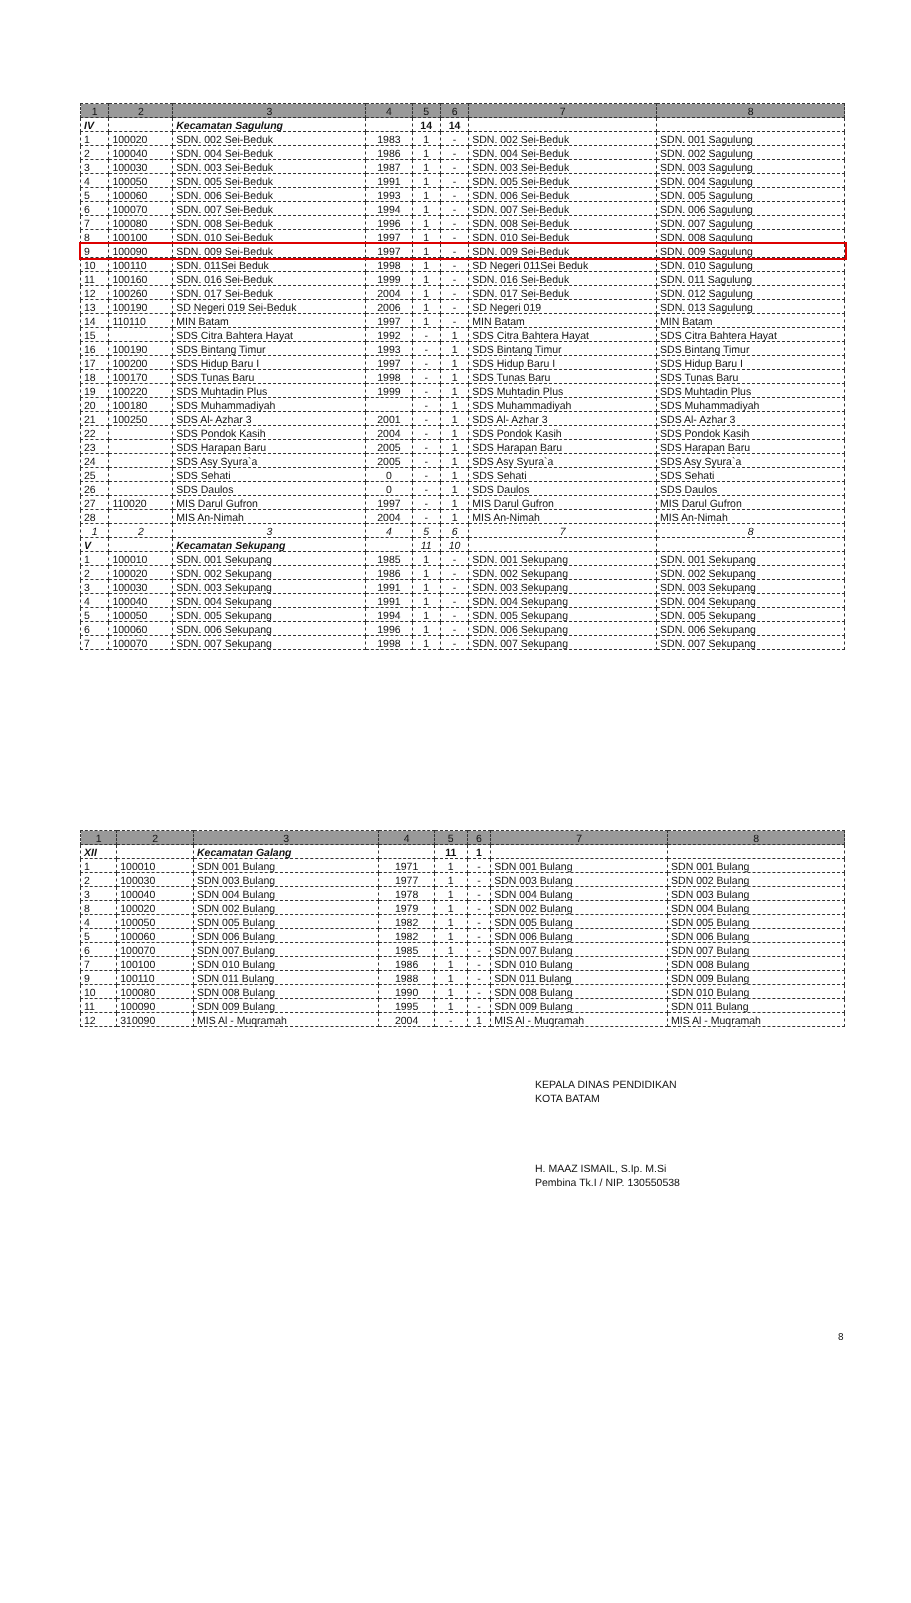| 1 | 2 | 3 | 4 | 5 | 6 | 7 | 8 |
| --- | --- | --- | --- | --- | --- | --- | --- |
| IV | | Kecamatan Sagulung | | 14 | 14 | | |
| 1 | 100020 | SDN. 002 Sei-Beduk | 1983 | 1 | - | SDN. 002 Sei-Beduk | SDN. 001 Sagulung |
| 2 | 100040 | SDN. 004 Sei-Beduk | 1986 | 1 | - | SDN. 004 Sei-Beduk | SDN. 002 Sagulung |
| 3 | 100030 | SDN. 003 Sei-Beduk | 1987 | 1 | - | SDN. 003 Sei-Beduk | SDN. 003 Sagulung |
| 4 | 100050 | SDN. 005 Sei-Beduk | 1991 | 1 | - | SDN. 005 Sei-Beduk | SDN. 004 Sagulung |
| 5 | 100060 | SDN. 006 Sei-Beduk | 1993 | 1 | - | SDN. 006 Sei-Beduk | SDN. 005 Sagulung |
| 6 | 100070 | SDN. 007 Sei-Beduk | 1994 | 1 | - | SDN. 007 Sei-Beduk | SDN. 006 Sagulung |
| 7 | 100080 | SDN. 008 Sei-Beduk | 1996 | 1 | - | SDN. 008 Sei-Beduk | SDN. 007 Sagulung |
| 8 | 100100 | SDN. 010 Sei-Beduk | 1997 | 1 | - | SDN. 010 Sei-Beduk | SDN. 008 Sagulung |
| 9 | 100090 | SDN. 009 Sei-Beduk | 1997 | 1 | - | SDN. 009 Sei-Beduk | SDN. 009 Sagulung |
| 10 | 100110 | SDN. 011Sei Beduk | 1998 | 1 | - | SD Negeri 011Sei Beduk | SDN. 010 Sagulung |
| 11 | 100160 | SDN. 016 Sei-Beduk | 1999 | 1 | - | SDN. 016 Sei-Beduk | SDN. 011 Sagulung |
| 12 | 100260 | SDN. 017 Sei-Beduk | 2004 | 1 | - | SDN. 017 Sei-Beduk | SDN. 012 Sagulung |
| 13 | 100190 | SD Negeri 019 Sei-Beduk | 2006 | 1 | - | SD Negeri 019 | SDN. 013 Sagulung |
| 14 | 110110 | MIN Batam | 1997 | 1 | - | MIN Batam | MIN Batam |
| 15 | | SDS Citra Bahtera Hayat | 1992 | - | 1 | SDS Citra Bahtera Hayat | SDS Citra Bahtera Hayat |
| 16 | 100190 | SDS Bintang Timur | 1993 | - | 1 | SDS Bintang Timur | SDS Bintang Timur |
| 17 | 100200 | SDS Hidup Baru I | 1997 | - | 1 | SDS Hidup Baru I | SDS Hidup Baru I |
| 18 | 100170 | SDS Tunas Baru | 1998 | - | 1 | SDS Tunas Baru | SDS Tunas Baru |
| 19 | 100220 | SDS Muhtadin Plus | 1999 | - | 1 | SDS Muhtadin Plus | SDS Muhtadin Plus |
| 20 | 100180 | SDS Muhammadiyah | | - | 1 | SDS Muhammadiyah | SDS Muhammadiyah |
| 21 | 100250 | SDS Al- Azhar 3 | 2001 | - | 1 | SDS Al- Azhar 3 | SDS Al- Azhar 3 |
| 22 | | SDS Pondok Kasih | 2004 | - | 1 | SDS Pondok Kasih | SDS Pondok Kasih |
| 23 | | SDS Harapan Baru | 2005 | - | 1 | SDS Harapan Baru | SDS Harapan Baru |
| 24 | | SDS Asy Syura`a | 2005 | - | 1 | SDS Asy Syura`a | SDS Asy Syura`a |
| 25 | | SDS Sehati | 0 | - | 1 | SDS Sehati | SDS Sehati |
| 26 | | SDS Daulos | 0 | - | 1 | SDS Daulos | SDS Daulos |
| 27 | 110020 | MIS Darul Gufron | 1997 | - | 1 | MIS Darul Gufron | MIS Darul Gufron |
| 28 | | MIS An-Nimah | 2004 | - | 1 | MIS An-Nimah | MIS An-Nimah |
| 1 | 2 | 3 | 4 | 5 | 6 | 7 | 8 |
| V | | Kecamatan Sekupang | | 11 | 10 | | |
| 1 | 100010 | SDN. 001 Sekupang | 1985 | 1 | - | SDN. 001 Sekupang | SDN. 001 Sekupang |
| 2 | 100020 | SDN. 002 Sekupang | 1986 | 1 | - | SDN. 002 Sekupang | SDN. 002 Sekupang |
| 3 | 100030 | SDN. 003 Sekupang | 1991 | 1 | - | SDN. 003 Sekupang | SDN. 003 Sekupang |
| 4 | 100040 | SDN. 004 Sekupang | 1991 | 1 | - | SDN. 004 Sekupang | SDN. 004 Sekupang |
| 5 | 100050 | SDN. 005 Sekupang | 1994 | 1 | - | SDN. 005 Sekupang | SDN. 005 Sekupang |
| 6 | 100060 | SDN. 006 Sekupang | 1996 | 1 | - | SDN. 006 Sekupang | SDN. 006 Sekupang |
| 7 | 100070 | SDN. 007 Sekupang | 1998 | 1 | - | SDN. 007 Sekupang | SDN. 007 Sekupang |
| 1 | 2 | 3 | 4 | 5 | 6 | 7 | 8 |
| --- | --- | --- | --- | --- | --- | --- | --- |
| XII | | Kecamatan Galang | | 11 | 1 | | |
| 1 | 100010 | SDN 001 Bulang | 1971 | 1 | - | SDN 001 Bulang | SDN 001 Bulang |
| 2 | 100030 | SDN 003 Bulang | 1977 | 1 | - | SDN 003 Bulang | SDN 002 Bulang |
| 3 | 100040 | SDN 004 Bulang | 1978 | 1 | - | SDN 004 Bulang | SDN 003 Bulang |
| 8 | 100020 | SDN 002 Bulang | 1979 | 1 | - | SDN 002 Bulang | SDN 004 Bulang |
| 4 | 100050 | SDN 005 Bulang | 1982 | 1 | - | SDN 005 Bulang | SDN 005 Bulang |
| 5 | 100060 | SDN 006 Bulang | 1982 | 1 | - | SDN 006 Bulang | SDN 006 Bulang |
| 6 | 100070 | SDN 007 Bulang | 1985 | 1 | - | SDN 007 Bulang | SDN 007 Bulang |
| 7 | 100100 | SDN 010 Bulang | 1986 | 1 | - | SDN 010 Bulang | SDN 008 Bulang |
| 9 | 100110 | SDN 011 Bulang | 1988 | 1 | - | SDN 011 Bulang | SDN 009 Bulang |
| 10 | 100080 | SDN 008 Bulang | 1990 | 1 | - | SDN 008 Bulang | SDN 010 Bulang |
| 11 | 100090 | SDN 009 Bulang | 1995 | 1 | - | SDN 009 Bulang | SDN 011 Bulang |
| 12 | 310090 | MIS Al - Muqramah | 2004 | - | 1 | MIS Al - Muqramah | MIS Al - Muqramah |
KEPALA DINAS PENDIDIKAN
KOTA BATAM
H. MAAZ ISMAIL, S.Ip. M.Si
Pembina Tk.I / NIP. 130550538
8